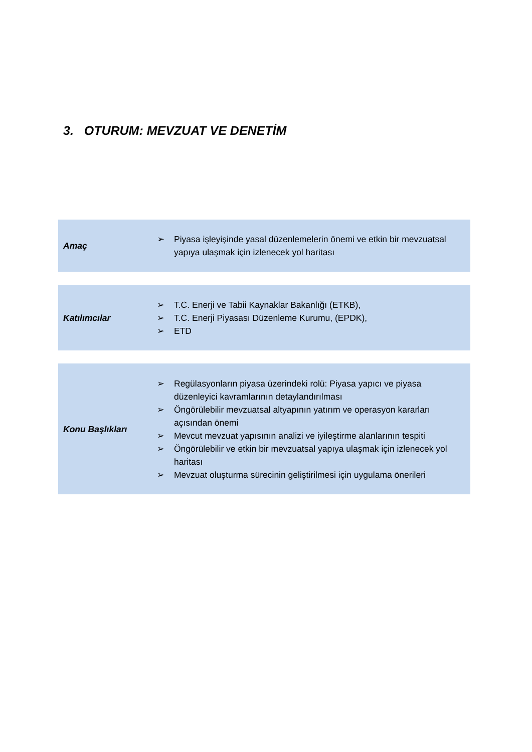3. OTURUM: MEVZUAT VE DENETİM
| Amaç | ➢ Piyasa işleyişinde yasal düzenlemelerin önemi ve etkin bir mevzuatsal yapıya ulaşmak için izlenecek yol haritası |
| Katılımcılar | ➢ T.C. Enerji ve Tabii Kaynaklar Bakanlığı (ETKB), ➢ T.C. Enerji Piyasası Düzenleme Kurumu, (EPDK), ➢ ETD |
| Konu Başlıkları | ➢ Regülasyonların piyasa üzerindeki rolü: Piyasa yapıcı ve piyasa düzenleyici kavramlarının detaylandırılması ➢ Öngörülebilir mevzuatsal altyapının yatırım ve operasyon kararları açısından önemi ➢ Mevcut mevzuat yapısının analizi ve iyileştirme alanlarının tespiti ➢ Öngörülebilir ve etkin bir mevzuatsal yapıya ulaşmak için izlenecek yol haritası ➢ Mevzuat oluşturma sürecinin geliştirilmesi için uygulama önerileri |